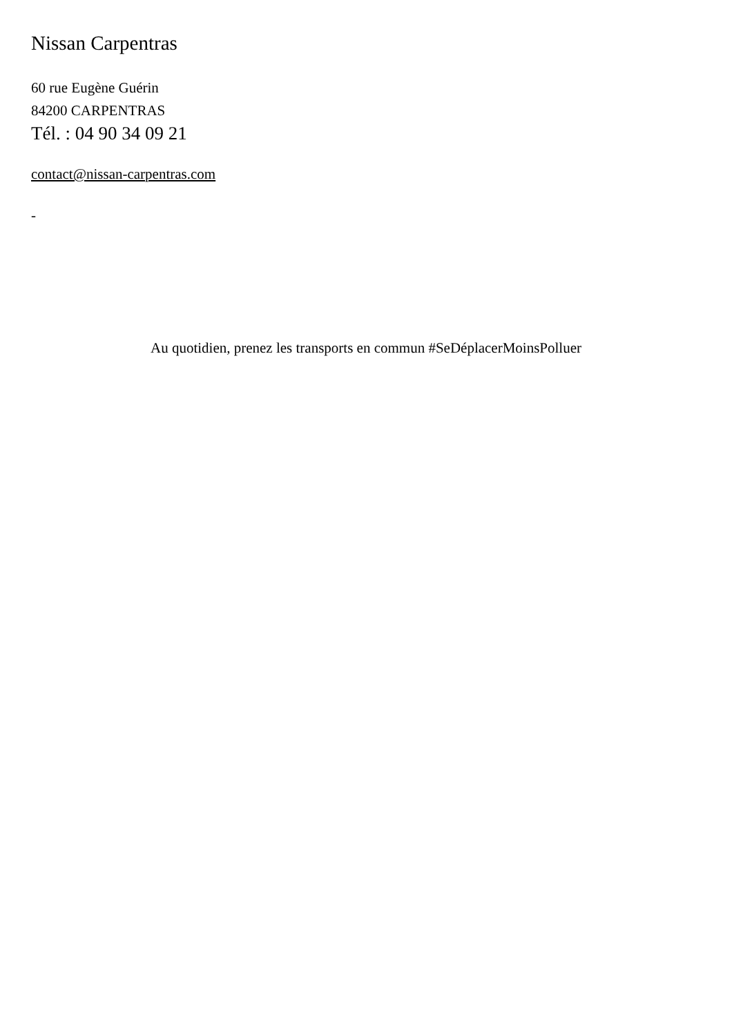Nissan Carpentras
60 rue Eugène Guérin
84200 CARPENTRAS
Tél. : 04 90 34 09 21
contact@nissan-carpentras.com
-
Au quotidien, prenez les transports en commun #SeDéplacerMoinsPolluer